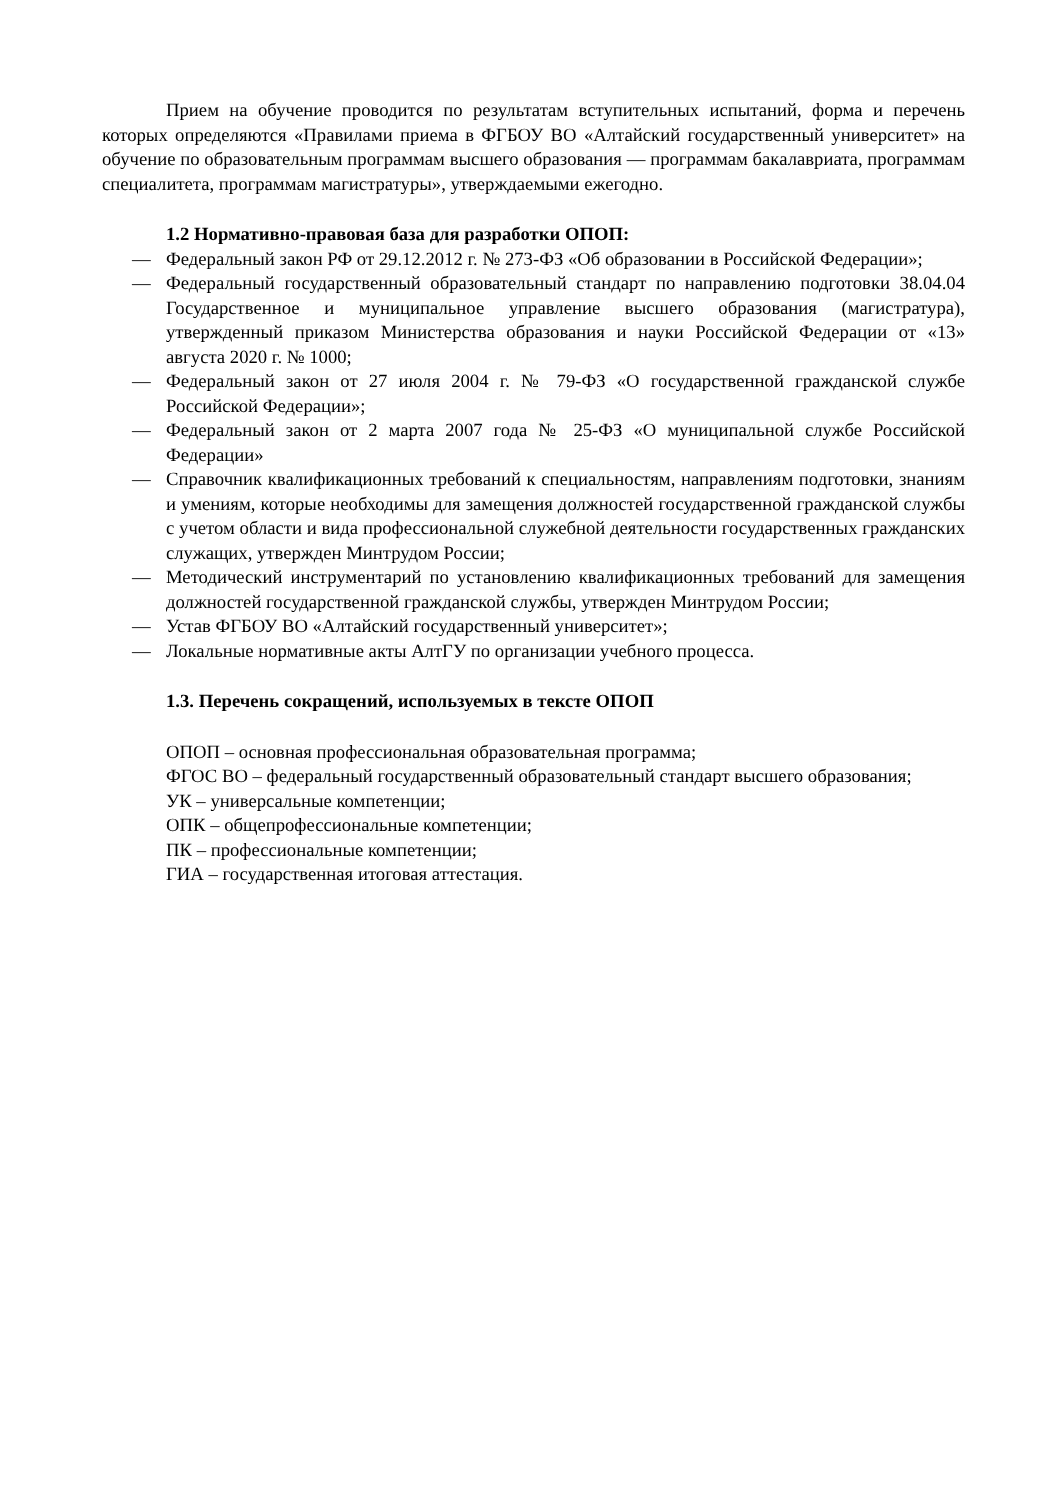Прием на обучение проводится по результатам вступительных испытаний, форма и перечень которых определяются «Правилами приема в ФГБОУ ВО «Алтайский государственный университет» на обучение по образовательным программам высшего образования — программам бакалавриата, программам специалитета, программам магистратуры», утверждаемыми ежегодно.
1.2 Нормативно-правовая база для разработки ОПОП:
— Федеральный закон РФ от 29.12.2012 г. № 273-ФЗ «Об образовании в Российской Федерации»;
— Федеральный государственный образовательный стандарт по направлению подготовки 38.04.04 Государственное и муниципальное управление высшего образования (магистратура), утвержденный приказом Министерства образования и науки Российской Федерации от «13» августа 2020 г. № 1000;
— Федеральный закон от 27 июля 2004 г. № 79-ФЗ «О государственной гражданской службе Российской Федерации»;
— Федеральный закон от 2 марта 2007 года № 25-ФЗ «О муниципальной службе Российской Федерации»
— Справочник квалификационных требований к специальностям, направлениям подготовки, знаниям и умениям, которые необходимы для замещения должностей государственной гражданской службы с учетом области и вида профессиональной служебной деятельности государственных гражданских служащих, утвержден Минтрудом России;
— Методический инструментарий по установлению квалификационных требований для замещения должностей государственной гражданской службы, утвержден Минтрудом России;
— Устав ФГБОУ ВО «Алтайский государственный университет»;
— Локальные нормативные акты АлтГУ по организации учебного процесса.
1.3. Перечень сокращений, используемых в тексте ОПОП
ОПОП – основная профессиональная образовательная программа;
ФГОС ВО – федеральный государственный образовательный стандарт высшего образования;
УК – универсальные компетенции;
ОПК – общепрофессиональные компетенции;
ПК – профессиональные компетенции;
ГИА – государственная итоговая аттестация.